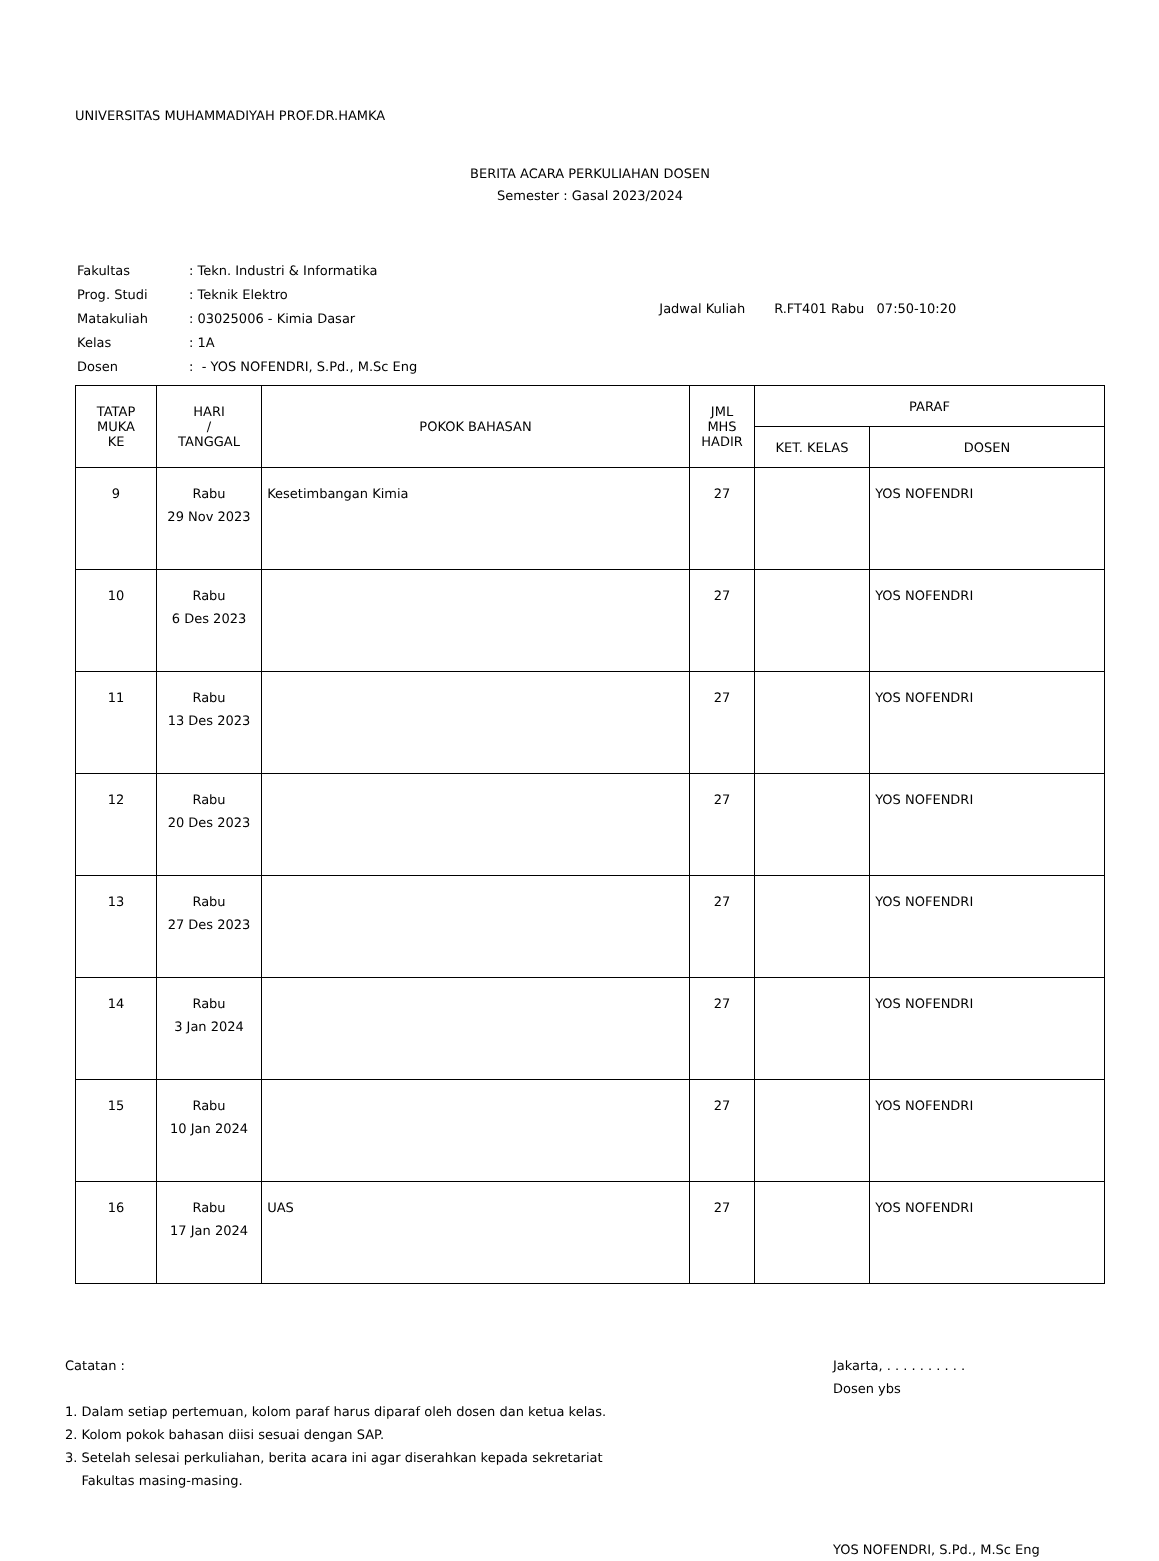UNIVERSITAS MUHAMMADIYAH PROF.DR.HAMKA
BERITA ACARA PERKULIAHAN DOSEN
Semester : Gasal 2023/2024
| Fakultas | : Tekn. Industri & Informatika |
| Prog. Studi | : Teknik Elektro |
| Matakuliah | : 03025006 - Kimia Dasar |
| Kelas | : 1A |
| Dosen | : - YOS NOFENDRI, S.Pd., M.Sc Eng |
Jadwal Kuliah R.FT401 Rabu 07:50-10:20
| TATAP MUKA KE | HARI / TANGGAL | POKOK BAHASAN | JML MHS HADIR | PARAF | |
| --- | --- | --- | --- | --- | --- |
| | | | | KET. KELAS | DOSEN |
| 9 | Rabu 29 Nov 2023 | Kesetimbangan Kimia | 27 | | YOS NOFENDRI |
| 10 | Rabu 6 Des 2023 | | 27 | | YOS NOFENDRI |
| 11 | Rabu 13 Des 2023 | | 27 | | YOS NOFENDRI |
| 12 | Rabu 20 Des 2023 | | 27 | | YOS NOFENDRI |
| 13 | Rabu 27 Des 2023 | | 27 | | YOS NOFENDRI |
| 14 | Rabu 3 Jan 2024 | | 27 | | YOS NOFENDRI |
| 15 | Rabu 10 Jan 2024 | | 27 | | YOS NOFENDRI |
| 16 | Rabu 17 Jan 2024 | UAS | 27 | | YOS NOFENDRI |
Catatan :
1. Dalam setiap pertemuan, kolom paraf harus diparaf oleh dosen dan ketua kelas.
2. Kolom pokok bahasan diisi sesuai dengan SAP.
3. Setelah selesai perkuliahan, berita acara ini agar diserahkan kepada sekretariat
Fakultas masing-masing.
Jakarta, . . . . . . . . . .
Dosen ybs
YOS NOFENDRI, S.Pd., M.Sc Eng